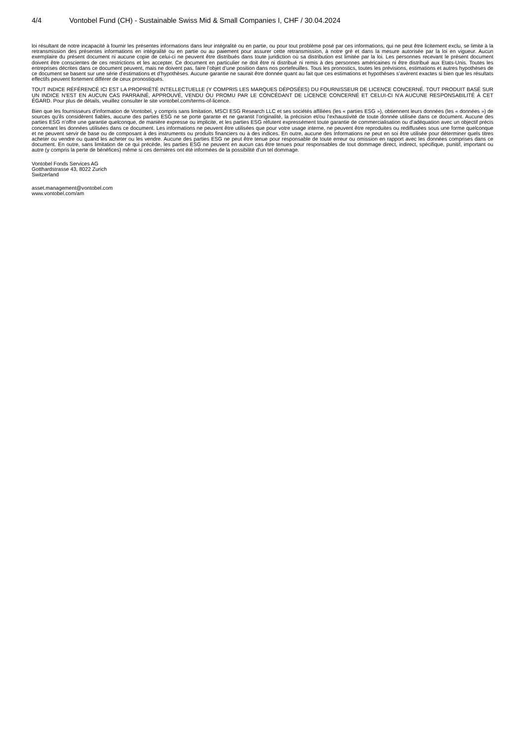4/4 Vontobel Fund (CH) - Sustainable Swiss Mid & Small Companies I, CHF / 30.04.2024
loi résultant de notre incapacité à fournir les présentes informations dans leur intégralité ou en partie, ou pour tout problème posé par ces informations, qui ne peut être licitement exclu, se limite à la retransmission des présentes informations en intégralité ou en partie ou au paiement pour assurer cette retransmission, à notre gré et dans la mesure autorisée par la loi en vigueur. Aucun exemplaire du présent document ni aucune copie de celui-ci ne peuvent être distribués dans toute juridiction où sa distribution est limitée par la loi. Les personnes recevant le présent document doivent être conscientes de ces restrictions et les accepter. Ce document en particulier ne doit être ni distribué ni remis à des personnes américaines ni être distribué aux Etats-Unis. Toutes les entreprises décrites dans ce document peuvent, mais ne doivent pas, faire l’objet d’une position dans nos portefeuilles. Tous les pronostics, toutes les prévisions, estimations et autres hypothèses de ce document se basent sur une série d’estimations et d’hypothèses. Aucune garantie ne saurait être donnée quant au fait que ces estimations et hypothèses s’avèrent exactes si bien que les résultats effectifs peuvent fortement différer de ceux pronostiqués.
TOUT INDICE RÉFÉRENCÉ ICI EST LA PROPRIÉTÉ INTELLECTUELLE (Y COMPRIS LES MARQUES DÉPOSÉES) DU FOURNISSEUR DE LICENCE CONCERNÉ. TOUT PRODUIT BASÉ SUR UN INDICE N'EST EN AUCUN CAS PARRAINÉ, APPROUVÉ, VENDU OU PROMU PAR LE CONCÉDANT DE LICENCE CONCERNÉ ET CELUI-CI N'A AUCUNE RESPONSABILITÉ À CET ÉGARD. Pour plus de détails, veuillez consulter le site vontobel.com/terms-of-licence.
Bien que les fournisseurs d'information de Vontobel, y compris sans limitation, MSCI ESG Research LLC et ses sociétés affiliées (les « parties ESG »), obtiennent leurs données (les « données ») de sources qu’ils considèrent fiables, aucune des parties ESG ne se porte garante et ne garantit l’originalité, la précision et/ou l’exhaustivité de toute donnée utilisée dans ce document. Aucune des parties ESG n’offre une garantie quelconque, de manière expresse ou implicite, et les parties ESG réfutent expressément toute garantie de commercialisation ou d’adéquation avec un objectif précis concernant les données utilisées dans ce document. Les informations ne peuvent être utilisées que pour votre usage interne, ne peuvent être reproduites ou rediffusées sous une forme quelconque et ne peuvent servir de base ou de composant à des instruments ou produits financiers ou à des indices. En outre, aucune des Informations ne peut en soi être utilisée pour déterminer quels titres acheter ou vendre ou quand les acheter ou les vendre. Aucune des parties ESG ne peut être tenue pour responsable de toute erreur ou omission en rapport avec les données comprises dans ce document. En outre, sans limitation de ce qui précède, les parties ESG ne peuvent en aucun cas être tenues pour responsables de tout dommage direct, indirect, spécifique, punitif, important ou autre (y compris la perte de bénéfices) même si ces dernières ont été informées de la possibilité d’un tel dommage.
Vontobel Fonds Services AG
Gotthardstrasse 43, 8022 Zurich
Switzerland
asset.management@vontobel.com
www.vontobel.com/am